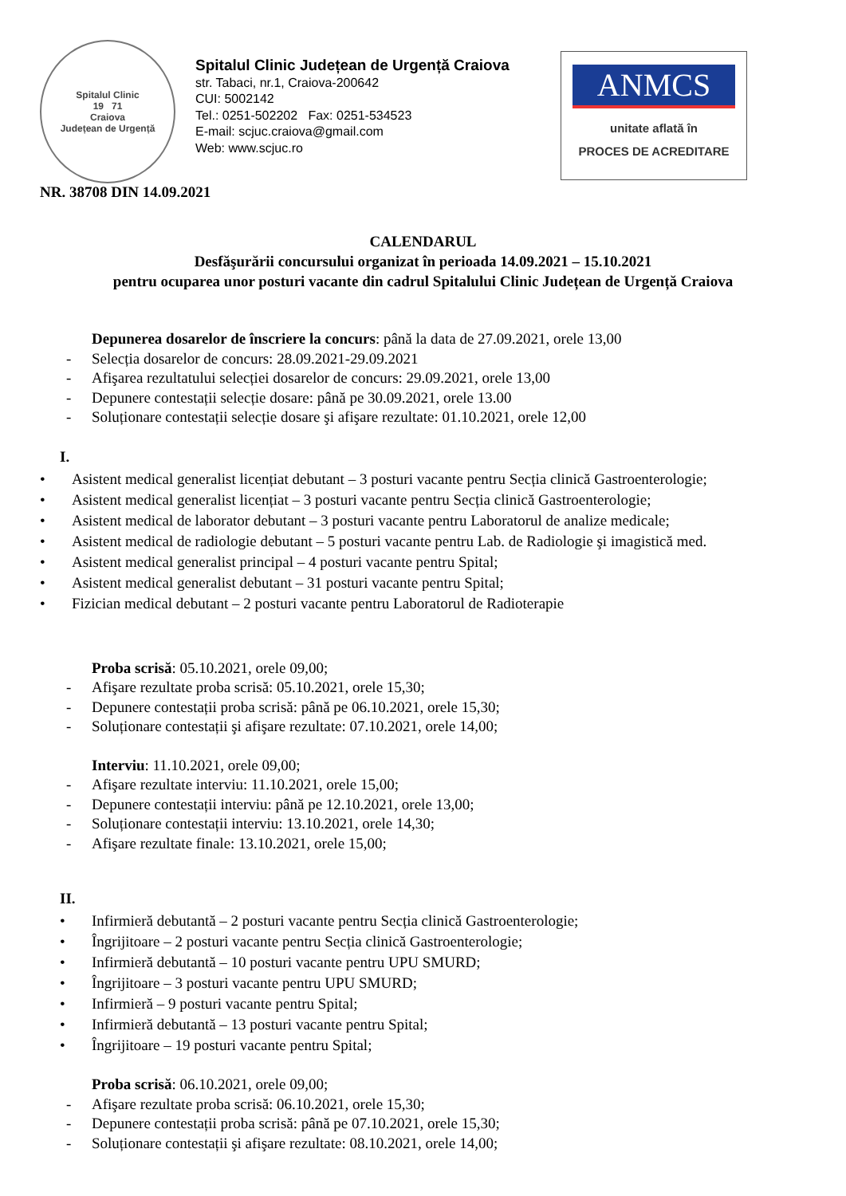Spitalul Clinic
19 71
Craiova
Județean de Urgență
Spitalul Clinic Județean de Urgență Craiova
str. Tabaci, nr.1, Craiova-200642
CUI: 5002142
Tel.: 0251-502202 Fax: 0251-534523
E-mail: scjuc.craiova@gmail.com
Web: www.scjuc.ro
ANMCS
unitate aflată în
PROCES DE ACREDITARE
NR. 38708 DIN 14.09.2021
CALENDARUL
Desfăşurării concursului organizat în perioada 14.09.2021 – 15.10.2021
pentru ocuparea unor posturi vacante din cadrul Spitalului Clinic Județean de Urgență Craiova
Depunerea dosarelor de înscriere la concurs: până la data de 27.09.2021, orele 13,00
- Selecția dosarelor de concurs: 28.09.2021-29.09.2021
- Afişarea rezultatului selecției dosarelor de concurs: 29.09.2021, orele 13,00
- Depunere contestații selecție dosare: până pe 30.09.2021, orele 13.00
- Soluționare contestații selecție dosare şi afişare rezultate: 01.10.2021, orele 12,00
I.
• Asistent medical generalist licențiat debutant – 3 posturi vacante pentru Secția clinică Gastroenterologie;
• Asistent medical generalist licențiat – 3 posturi vacante pentru Secția clinică Gastroenterologie;
• Asistent medical de laborator debutant – 3 posturi vacante pentru Laboratorul de analize medicale;
• Asistent medical de radiologie debutant – 5 posturi vacante pentru Lab. de Radiologie şi imagistică med.
• Asistent medical generalist principal – 4 posturi vacante pentru Spital;
• Asistent medical generalist debutant – 31 posturi vacante pentru Spital;
• Fizician medical debutant – 2 posturi vacante pentru Laboratorul de Radioterapie
Proba scrisă: 05.10.2021, orele 09,00;
- Afişare rezultate proba scrisă: 05.10.2021, orele 15,30;
- Depunere contestații proba scrisă: până pe 06.10.2021, orele 15,30;
- Soluționare contestații şi afişare rezultate: 07.10.2021, orele 14,00;
Interviu: 11.10.2021, orele 09,00;
- Afişare rezultate interviu: 11.10.2021, orele 15,00;
- Depunere contestații interviu: până pe 12.10.2021, orele 13,00;
- Soluționare contestații interviu: 13.10.2021, orele 14,30;
- Afişare rezultate finale: 13.10.2021, orele 15,00;
II.
• Infirmieră debutantă – 2 posturi vacante pentru Secția clinică Gastroenterologie;
• Îngrijitoare – 2 posturi vacante pentru Secția clinică Gastroenterologie;
• Infirmieră debutantă – 10 posturi vacante pentru UPU SMURD;
• Îngrijitoare – 3 posturi vacante pentru UPU SMURD;
• Infirmieră – 9 posturi vacante pentru Spital;
• Infirmieră debutantă – 13 posturi vacante pentru Spital;
• Îngrijitoare – 19 posturi vacante pentru Spital;
Proba scrisă: 06.10.2021, orele 09,00;
- Afişare rezultate proba scrisă: 06.10.2021, orele 15,30;
- Depunere contestații proba scrisă: până pe 07.10.2021, orele 15,30;
- Soluționare contestații şi afişare rezultate: 08.10.2021, orele 14,00;